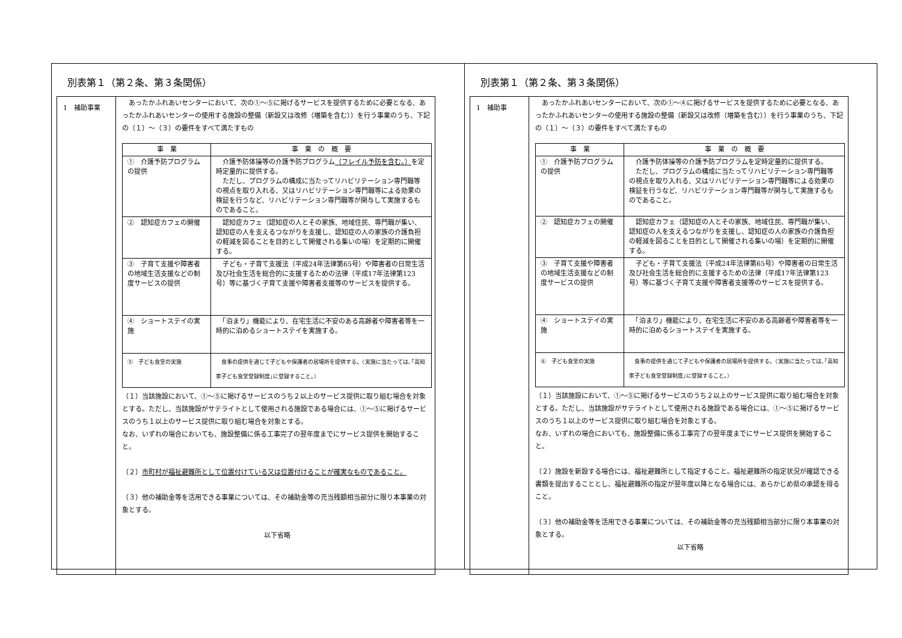別表第１（第２条、第３条関係）
1　補助事業
　あったかふれあいセンターにおいて、次の①～⑤に掲げるサービスを提供するために必要となる、あったかふれあいセンターの使用する施設の整備（新設又は改修（増築を含む））を行う事業のうち、下記の（１）～（３）の要件をすべて満たすもの
| 事 業 | 事 業 の 概 要 |
| --- | --- |
| ① 介護予防プログラムの提供 | 介護予防体操等の介護予防プログラム （フレイル予防を含む。） を定時定量的に提供する。 ただし、プログラムの構成に当たってリハビリテーション専門職等の視点を取り入れる、又はリハビリテーション専門職等による効果の検証を行うなど、リハビリテーション専門職等が関与して実施するものであること。 |
| ② 認知症カフェの開催 | 認知症カフェ（認知症の人とその家族、地域住民、専門職が集い、認知症の人を支えるつながりを支援し、認知症の人の家族の介護負担の軽減を図ることを目的として開催される集いの場）を定期的に開催する。 |
| ③ 子育て支援や障害者の地域生活支援などの制度サービスの提供 | 子ども・子育て支援法（平成24年法律第65号）や障害者の日常生活及び社会生活を総合的に支援するための法律（平成17年法律第123号）等に基づく子育て支援や障害者支援等のサービスを提供する。 |
| ④ ショートステイの実施 | 「泊まり」機能により、在宅生活に不安のある高齢者や障害者等を一時的に泊めるショートステイを実施する。 |
| ⑤ 子ども食堂の実施 | 食事の提供を通じて子どもや保護者の居場所を提供する。（実施に当たっては､｢高知家子ども食堂登録制度｣に登録すること。） |
（１）当該施設において、①～⑤に掲げるサービスのうち２以上のサービス提供に取り組む場合を対象とする。ただし、当該施設がサテライトとして使用される施設である場合には、①～⑤に掲げるサービスのうち１以上のサービス提供に取り組む場合を対象とする。
なお、いずれの場合においても、施設整備に係る工事完了の翌年度までにサービス提供を開始すること。
（２）市町村が福祉避難所として位置付けている又は位置付けることが確実なものであること。
（３）他の補助金等を活用できる事業については、その補助金等の充当残額相当部分に限り本事業の対象とする。
以下省略
別表第１（第２条、第３条関係）
1　補助事
　あったかふれあいセンターにおいて、次の①～④に掲げるサービスを提供するために必要となる、あったかふれあいセンターの使用する施設の整備（新設又は改修（増築を含む））を行う事業のうち、下記の（１）～（３）の要件をすべて満たすもの
| 事 業 | 事 業 の 概 要 |
| --- | --- |
| ① 介護予防プログラムの提供 | 介護予防体操等の介護予防プログラムを定時定量的に提供する。 ただし、プログラムの構成に当たってリハビリテーション専門職等の視点を取り入れる、又はリハビリテーション専門職等による効果の検証を行うなど、リハビリテーション専門職等が関与して実施するものであること。 |
| ② 認知症カフェの開催 | 認知症カフェ（認知症の人とその家族、地域住民、専門職が集い、認知症の人を支えるつながりを支援し、認知症の人の家族の介護負担の軽減を図ることを目的として開催される集いの場）を定期的に開催する。 |
| ③ 子育て支援や障害者の地域生活支援などの制度サービスの提供 | 子ども・子育て支援法（平成24年法律第65号）や障害者の日常生活及び社会生活を総合的に支援するための法律（平成17年法律第123号）等に基づく子育て支援や障害者支援等のサービスを提供する。 |
| ④ ショートステイの実施 | 「泊まり」機能により、在宅生活に不安のある高齢者や障害者等を一時的に泊めるショートステイを実施する。 |
| ⑥ 子ども食堂の実施 | 食事の提供を通じて子どもや保護者の居場所を提供する。（実施に当たっては､｢高知家子ども食堂登録制度｣に登録すること。） |
（１）当該施設において、①～⑤に掲げるサービスのうち２以上のサービス提供に取り組む場合を対象とする。ただし、当該施設がサテライトとして使用される施設である場合には、①～⑤に掲げるサービスのうち１以上のサービス提供に取り組む場合を対象とする。
なお、いずれの場合においても、施設整備に係る工事完了の翌年度までにサービス提供を開始すること。
（２）施設を新設する場合には、福祉避難所として指定すること。福祉避難所の指定状況が確認できる書類を提出することとし、福祉避難所の指定が翌年度以降となる場合には、あらかじめ県の承認を得ること。
（３）他の補助金等を活用できる事業については、その補助金等の充当残額相当部分に限り本事業の対象とする。
以下省略